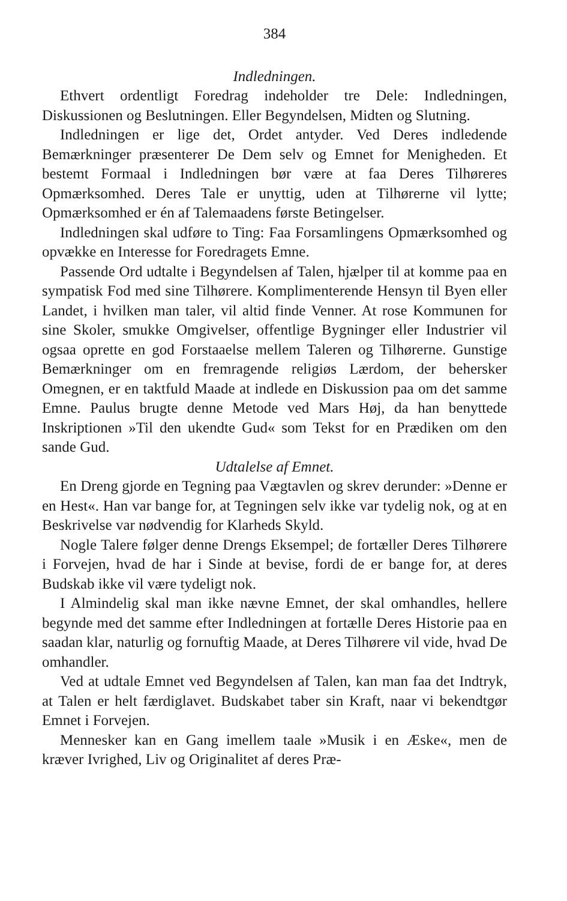384
Indledningen.
Ethvert ordentligt Foredrag indeholder tre Dele: Indledningen, Diskussionen og Beslutningen. Eller Begyndelsen, Midten og Slutning.
Indledningen er lige det, Ordet antyder. Ved Deres indledende Bemærkninger præsenterer De Dem selv og Emnet for Menigheden. Et bestemt Formaal i Indledningen bør være at faa Deres Tilhøreres Opmærksomhed. Deres Tale er unyttig, uden at Tilhørerne vil lytte; Opmærksomhed er én af Talemaadens første Betingelser.
Indledningen skal udføre to Ting: Faa Forsamlingens Opmærksomhed og opvække en Interesse for Foredragets Emne.
Passende Ord udtalte i Begyndelsen af Talen, hjælper til at komme paa en sympatisk Fod med sine Tilhørere. Komplimenterende Hensyn til Byen eller Landet, i hvilken man taler, vil altid finde Venner. At rose Kommunen for sine Skoler, smukke Omgivelser, offentlige Bygninger eller Industrier vil ogsaa oprette en god Forstaaelse mellem Taleren og Tilhørerne. Gunstige Bemærkninger om en fremragende religiøs Lærdom, der behersker Omegnen, er en taktfuld Maade at indlede en Diskussion paa om det samme Emne. Paulus brugte denne Metode ved Mars Høj, da han benyttede Inskriptionen »Til den ukendte Gud« som Tekst for en Prædiken om den sande Gud.
Udtalelse af Emnet.
En Dreng gjorde en Tegning paa Vægtavlen og skrev derunder: »Denne er en Hest«. Han var bange for, at Tegningen selv ikke var tydelig nok, og at en Beskrivelse var nødvendig for Klarheds Skyld.
Nogle Talere følger denne Drengs Eksempel; de fortæller Deres Tilhørere i Forvejen, hvad de har i Sinde at bevise, fordi de er bange for, at deres Budskab ikke vil være tydeligt nok.
I Almindelig skal man ikke nævne Emnet, der skal omhandles, hellere begynde med det samme efter Indledningen at fortælle Deres Historie paa en saadan klar, naturlig og fornuftig Maade, at Deres Tilhørere vil vide, hvad De omhandler.
Ved at udtale Emnet ved Begyndelsen af Talen, kan man faa det Indtryk, at Talen er helt færdiglavet. Budskabet taber sin Kraft, naar vi bekendtgør Emnet i Forvejen.
Mennesker kan en Gang imellem taale »Musik i en Æske«, men de kræver Ivrighed, Liv og Originalitet af deres Præ-